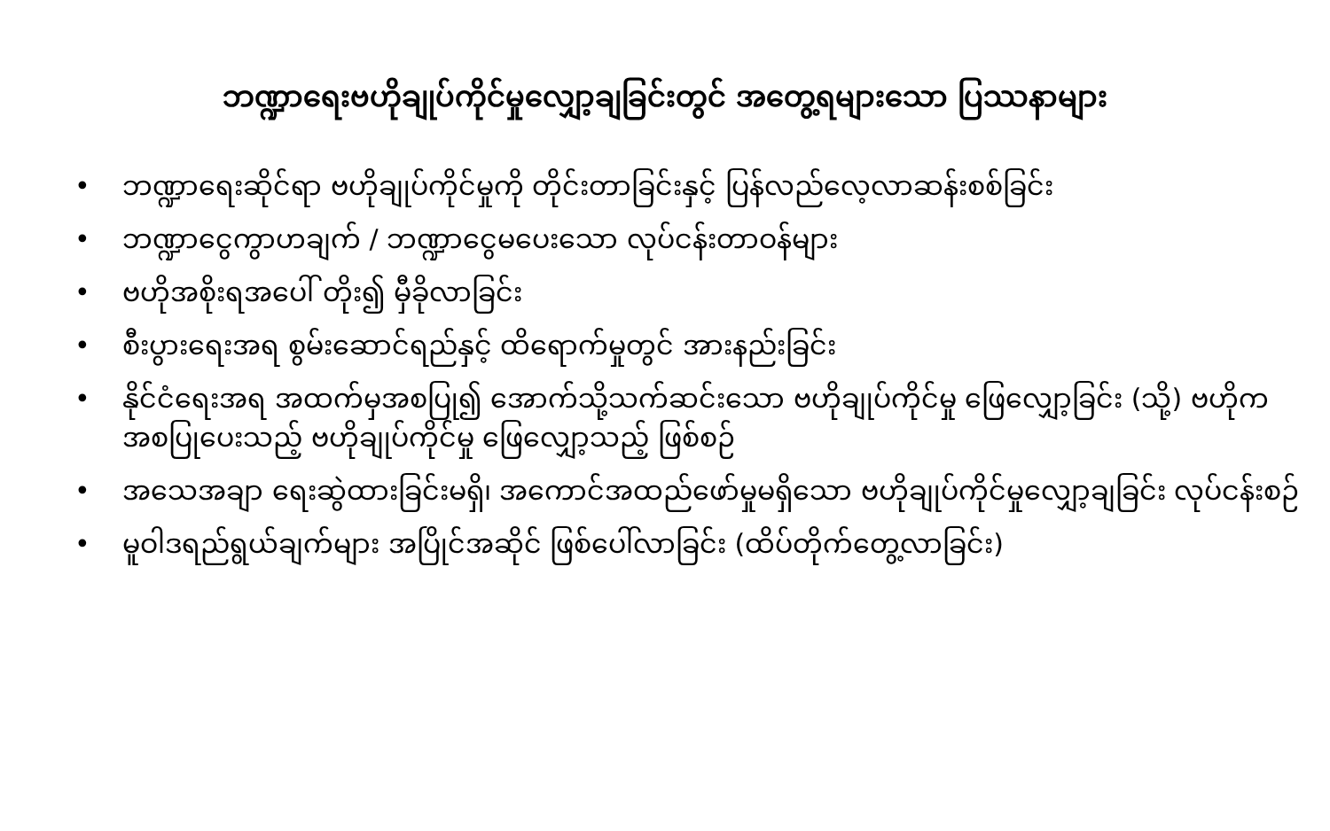ဘဏ္ဍာရေးဗဟိုချုပ်ကိုင်မှုလျှော့ချခြင်းတွင် အတွေ့ရများသော ပြဿနာများ
• ဘဏ္ဍာရေးဆိုင်ရာ ဗဟိုချုပ်ကိုင်မှုကို တိုင်းတာခြင်းနှင့် ပြန်လည်လေ့လာဆန်းစစ်ခြင်း
• ဘဏ္ဍာငွေကွာဟချက် / ဘဏ္ဍာငွေမပေးသော လုပ်ငန်းတာဝန်များ
• ဗဟိုအစိုးရအပေါ် တိုး၍ မှီခိုလာခြင်း
• စီးပွားရေးအရ စွမ်းဆောင်ရည်နှင့် ထိရောက်မှုတွင် အားနည်းခြင်း
• နိုင်ငံရေးအရ အထက်မှအစပြု၍ အောက်သို့သက်ဆင်းသော ဗဟိုချုပ်ကိုင်မှု ဖြေလျှော့ခြင်း (သို့) ဗဟိုက အစပြုပေးသည့် ဗဟိုချုပ်ကိုင်မှု ဖြေလျှော့သည့် ဖြစ်စဉ်
• အသေအချာ ရေးဆွဲထားခြင်းမရှိ၊ အကောင်အထည်ဖော်မှုမရှိသော ဗဟိုချုပ်ကိုင်မှုလျှော့ချခြင်း လုပ်ငန်းစဉ်
• မူဝါဒရည်ရွယ်ချက်များ အပြိုင်အဆိုင် ဖြစ်ပေါ်လာခြင်း (ထိပ်တိုက်တွေ့လာခြင်း)